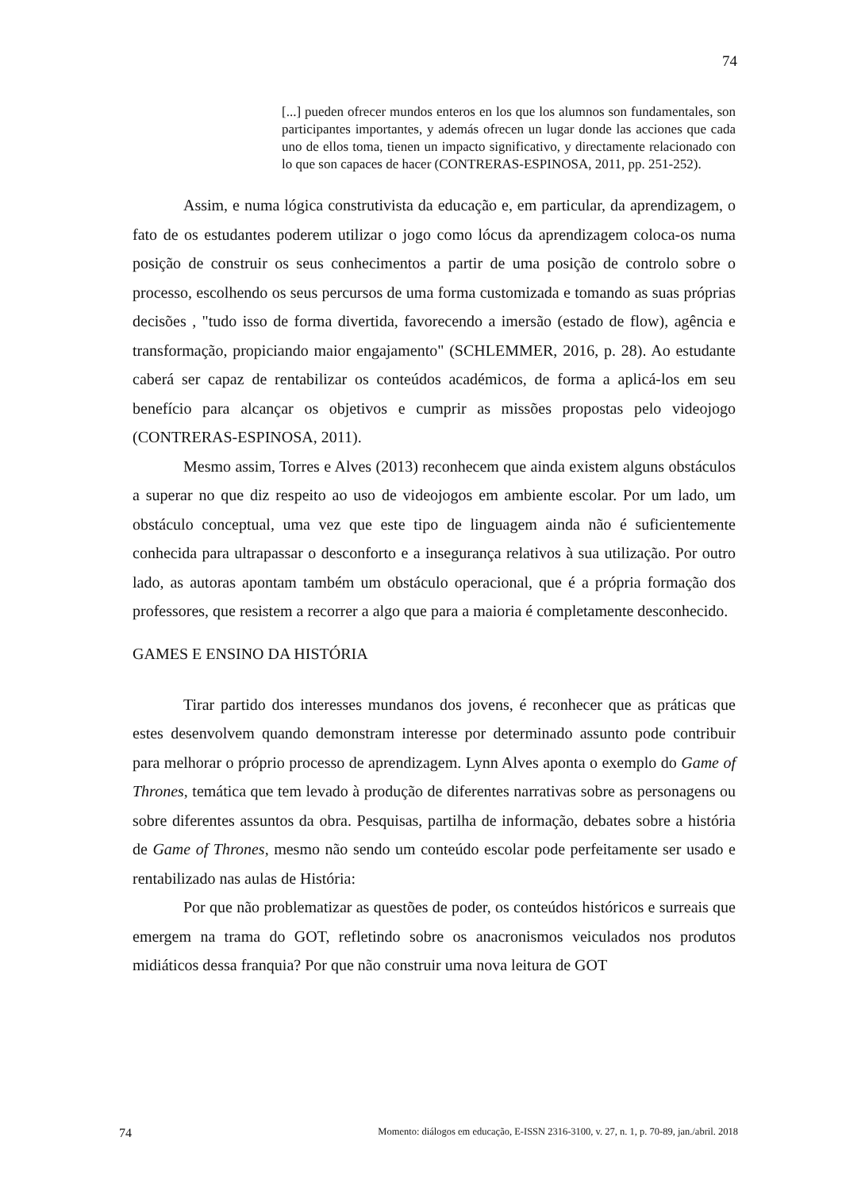74
[...] pueden ofrecer mundos enteros en los que los alumnos son fundamentales, son participantes importantes, y además ofrecen un lugar donde las acciones que cada uno de ellos toma, tienen un impacto significativo, y directamente relacionado con lo que son capaces de hacer (CONTRERAS-ESPINOSA, 2011, pp. 251-252).
Assim, e numa lógica construtivista da educação e, em particular, da aprendizagem, o fato de os estudantes poderem utilizar o jogo como lócus da aprendizagem coloca-os numa posição de construir os seus conhecimentos a partir de uma posição de controlo sobre o processo, escolhendo os seus percursos de uma forma customizada e tomando as suas próprias decisões , "tudo isso de forma divertida, favorecendo a imersão (estado de flow), agência e transformação, propiciando maior engajamento" (SCHLEMMER, 2016, p. 28). Ao estudante caberá ser capaz de rentabilizar os conteúdos académicos, de forma a aplicá-los em seu benefício para alcançar os objetivos e cumprir as missões propostas pelo videojogo (CONTRERAS-ESPINOSA, 2011).
Mesmo assim, Torres e Alves (2013) reconhecem que ainda existem alguns obstáculos a superar no que diz respeito ao uso de videojogos em ambiente escolar. Por um lado, um obstáculo conceptual, uma vez que este tipo de linguagem ainda não é suficientemente conhecida para ultrapassar o desconforto e a insegurança relativos à sua utilização. Por outro lado, as autoras apontam também um obstáculo operacional, que é a própria formação dos professores, que resistem a recorrer a algo que para a maioria é completamente desconhecido.
GAMES E ENSINO DA HISTÓRIA
Tirar partido dos interesses mundanos dos jovens, é reconhecer que as práticas que estes desenvolvem quando demonstram interesse por determinado assunto pode contribuir para melhorar o próprio processo de aprendizagem. Lynn Alves aponta o exemplo do Game of Thrones, temática que tem levado à produção de diferentes narrativas sobre as personagens ou sobre diferentes assuntos da obra. Pesquisas, partilha de informação, debates sobre a história de Game of Thrones, mesmo não sendo um conteúdo escolar pode perfeitamente ser usado e rentabilizado nas aulas de História:
Por que não problematizar as questões de poder, os conteúdos históricos e surreais que emergem na trama do GOT, refletindo sobre os anacronismos veiculados nos produtos midiáticos dessa franquia? Por que não construir uma nova leitura de GOT
74 Momento: diálogos em educação, E-ISSN 2316-3100, v. 27, n. 1, p. 70-89, jan./abril. 2018